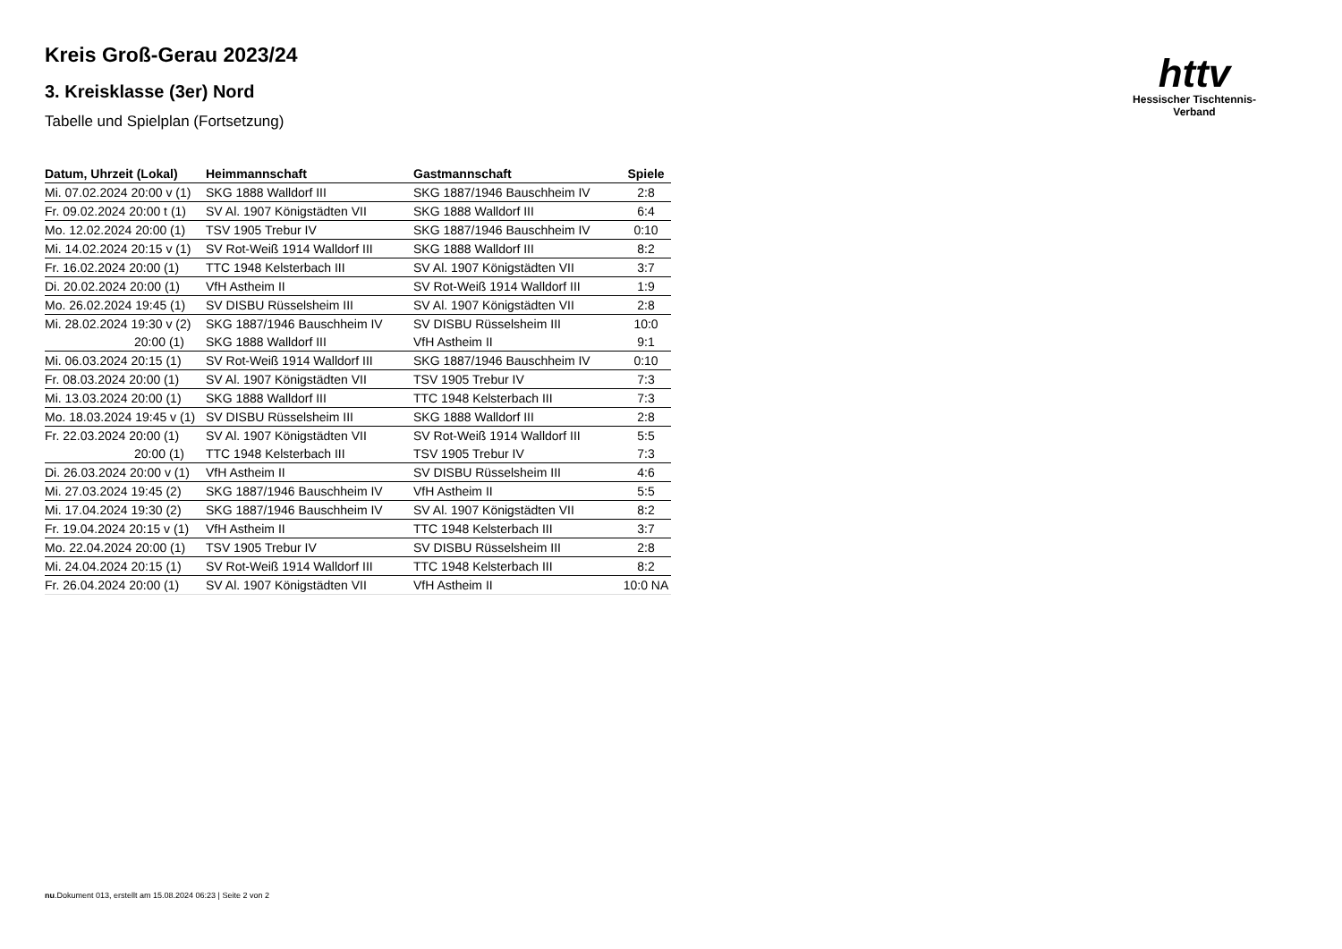httv
Hessischer Tischtennis-Verband
Kreis Groß-Gerau 2023/24
3. Kreisklasse (3er) Nord
Tabelle und Spielplan (Fortsetzung)
| Datum, Uhrzeit (Lokal) | Heimmannschaft | Gastmannschaft | Spiele |
| --- | --- | --- | --- |
| Mi. 07.02.2024 20:00 v (1) | SKG 1888 Walldorf III | SKG 1887/1946 Bauschheim IV | 2:8 |
| Fr. 09.02.2024 20:00 t (1) | SV Al. 1907 Königstädten VII | SKG 1888 Walldorf III | 6:4 |
| Mo. 12.02.2024 20:00 (1) | TSV 1905 Trebur IV | SKG 1887/1946 Bauschheim IV | 0:10 |
| Mi. 14.02.2024 20:15 v (1) | SV Rot-Weiß 1914 Walldorf III | SKG 1888 Walldorf III | 8:2 |
| Fr. 16.02.2024 20:00 (1) | TTC 1948 Kelsterbach III | SV Al. 1907 Königstädten VII | 3:7 |
| Di. 20.02.2024 20:00 (1) | VfH Astheim II | SV Rot-Weiß 1914 Walldorf III | 1:9 |
| Mo. 26.02.2024 19:45 (1) | SV DISBU Rüsselsheim III | SV Al. 1907 Königstädten VII | 2:8 |
| Mi. 28.02.2024 19:30 v (2) | SKG 1887/1946 Bauschheim IV | SV DISBU Rüsselsheim III | 10:0 |
| 20:00 (1) | SKG 1888 Walldorf III | VfH Astheim II | 9:1 |
| Mi. 06.03.2024 20:15 (1) | SV Rot-Weiß 1914 Walldorf III | SKG 1887/1946 Bauschheim IV | 0:10 |
| Fr. 08.03.2024 20:00 (1) | SV Al. 1907 Königstädten VII | TSV 1905 Trebur IV | 7:3 |
| Mi. 13.03.2024 20:00 (1) | SKG 1888 Walldorf III | TTC 1948 Kelsterbach III | 7:3 |
| Mo. 18.03.2024 19:45 v (1) | SV DISBU Rüsselsheim III | SKG 1888 Walldorf III | 2:8 |
| Fr. 22.03.2024 20:00 (1) | SV Al. 1907 Königstädten VII | SV Rot-Weiß 1914 Walldorf III | 5:5 |
| 20:00 (1) | TTC 1948 Kelsterbach III | TSV 1905 Trebur IV | 7:3 |
| Di. 26.03.2024 20:00 v (1) | VfH Astheim II | SV DISBU Rüsselsheim III | 4:6 |
| Mi. 27.03.2024 19:45 (2) | SKG 1887/1946 Bauschheim IV | VfH Astheim II | 5:5 |
| Mi. 17.04.2024 19:30 (2) | SKG 1887/1946 Bauschheim IV | SV Al. 1907 Königstädten VII | 8:2 |
| Fr. 19.04.2024 20:15 v (1) | VfH Astheim II | TTC 1948 Kelsterbach III | 3:7 |
| Mo. 22.04.2024 20:00 (1) | TSV 1905 Trebur IV | SV DISBU Rüsselsheim III | 2:8 |
| Mi. 24.04.2024 20:15 (1) | SV Rot-Weiß 1914 Walldorf III | TTC 1948 Kelsterbach III | 8:2 |
| Fr. 26.04.2024 20:00 (1) | SV Al. 1907 Königstädten VII | VfH Astheim II | 10:0 NA |
nu.Dokument 013, erstellt am 15.08.2024 06:23 | Seite 2 von 2